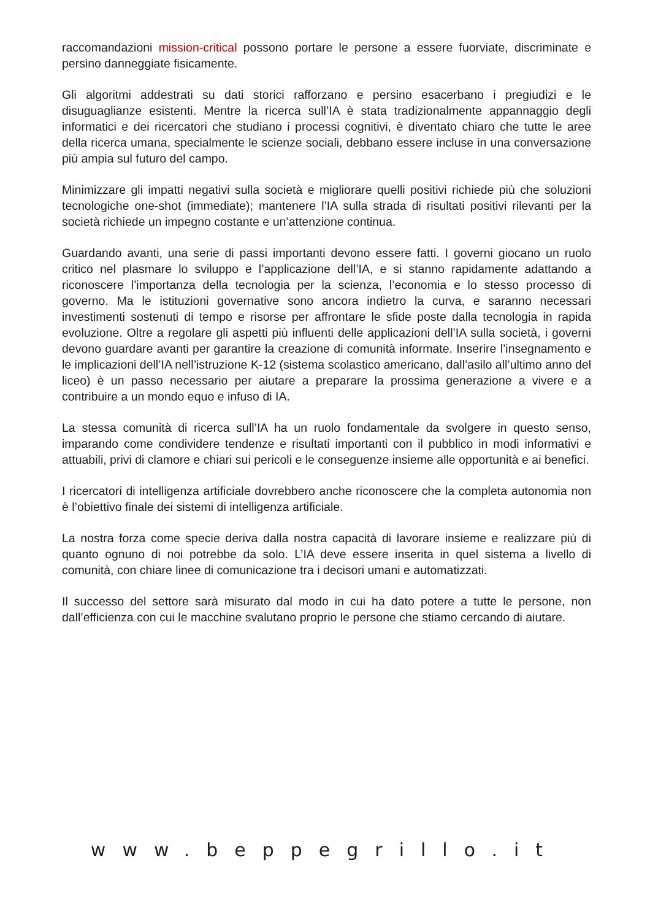raccomandazioni mission-critical possono portare le persone a essere fuorviate, discriminate e persino danneggiate fisicamente.
Gli algoritmi addestrati su dati storici rafforzano e persino esacerbano i pregiudizi e le disuguaglianze esistenti. Mentre la ricerca sull’IA è stata tradizionalmente appannaggio degli informatici e dei ricercatori che studiano i processi cognitivi, è diventato chiaro che tutte le aree della ricerca umana, specialmente le scienze sociali, debbano essere incluse in una conversazione più ampia sul futuro del campo.
Minimizzare gli impatti negativi sulla società e migliorare quelli positivi richiede più che soluzioni tecnologiche one-shot (immediate); mantenere l’IA sulla strada di risultati positivi rilevanti per la società richiede un impegno costante e un’attenzione continua.
Guardando avanti, una serie di passi importanti devono essere fatti. I governi giocano un ruolo critico nel plasmare lo sviluppo e l’applicazione dell’IA, e si stanno rapidamente adattando a riconoscere l’importanza della tecnologia per la scienza, l’economia e lo stesso processo di governo. Ma le istituzioni governative sono ancora indietro la curva, e saranno necessari investimenti sostenuti di tempo e risorse per affrontare le sfide poste dalla tecnologia in rapida evoluzione. Oltre a regolare gli aspetti più influenti delle applicazioni dell’IA sulla società, i governi devono guardare avanti per garantire la creazione di comunità informate. Inserire l’insegnamento e le implicazioni dell’IA nell’istruzione K-12 (sistema scolastico americano, dall’asilo all’ultimo anno del liceo) è un passo necessario per aiutare a preparare la prossima generazione a vivere e a contribuire a un mondo equo e infuso di IA.
La stessa comunità di ricerca sull’IA ha un ruolo fondamentale da svolgere in questo senso, imparando come condividere tendenze e risultati importanti con il pubblico in modi informativi e attuabili, privi di clamore e chiari sui pericoli e le conseguenze insieme alle opportunità e ai benefici.
I ricercatori di intelligenza artificiale dovrebbero anche riconoscere che la completa autonomia non è l’obiettivo finale dei sistemi di intelligenza artificiale.
La nostra forza come specie deriva dalla nostra capacità di lavorare insieme e realizzare più di quanto ognuno di noi potrebbe da solo. L’IA deve essere inserita in quel sistema a livello di comunità, con chiare linee di comunicazione tra i decisori umani e automatizzati.
Il successo del settore sarà misurato dal modo in cui ha dato potere a tutte le persone, non dall’efficienza con cui le macchine svalutano proprio le persone che stiamo cercando di aiutare.
www.beppegrillo.it